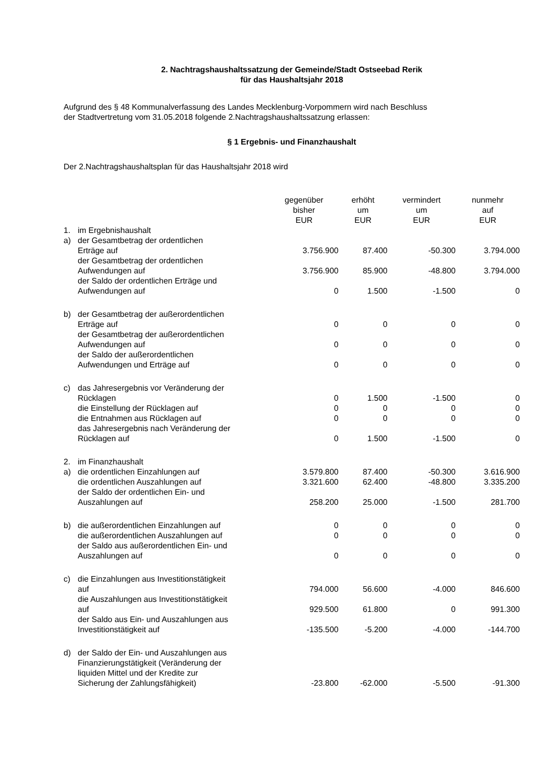2. Nachtragshaushaltssatzung der Gemeinde/Stadt Ostseebad Rerik
für das Haushaltsjahr 2018
Aufgrund des § 48 Kommunalverfassung des Landes Mecklenburg-Vorpommern wird nach Beschluss
der Stadtvertretung vom 31.05.2018 folgende 2.Nachtragshaushaltssatzung erlassen:
§ 1 Ergebnis- und Finanzhaushalt
Der 2.Nachtragshaushaltsplan für das Haushaltsjahr 2018 wird
| | | gegenüber bisher EUR | erhöht um EUR | vermindert um EUR | nunmehr auf EUR |
| --- | --- | --- | --- | --- | --- |
| 1. | im Ergebnishaushalt | | | | |
| a) | der Gesamtbetrag der ordentlichen Erträge auf | 3.756.900 | 87.400 | -50.300 | 3.794.000 |
| | der Gesamtbetrag der ordentlichen Aufwendungen auf | 3.756.900 | 85.900 | -48.800 | 3.794.000 |
| | der Saldo der ordentlichen Erträge und Aufwendungen auf | 0 | 1.500 | -1.500 | 0 |
| b) | der Gesamtbetrag der außerordentlichen Erträge auf | 0 | 0 | 0 | 0 |
| | der Gesamtbetrag der außerordentlichen Aufwendungen auf | 0 | 0 | 0 | 0 |
| | der Saldo der außerordentlichen Aufwendungen und Erträge auf | 0 | 0 | 0 | 0 |
| c) | das Jahresergebnis vor Veränderung der Rücklagen | 0 | 1.500 | -1.500 | 0 |
| | die Einstellung der Rücklagen auf | 0 | 0 | 0 | 0 |
| | die Entnahmen aus Rücklagen auf | 0 | 0 | 0 | 0 |
| | das Jahresergebnis nach Veränderung der Rücklagen auf | 0 | 1.500 | -1.500 | 0 |
| 2. | im Finanzhaushalt | | | | |
| a) | die ordentlichen Einzahlungen auf | 3.579.800 | 87.400 | -50.300 | 3.616.900 |
| | die ordentlichen Auszahlungen auf | 3.321.600 | 62.400 | -48.800 | 3.335.200 |
| | der Saldo der ordentlichen Ein- und Auszahlungen auf | 258.200 | 25.000 | -1.500 | 281.700 |
| b) | die außerordentlichen Einzahlungen auf | 0 | 0 | 0 | 0 |
| | die außerordentlichen Auszahlungen auf | 0 | 0 | 0 | 0 |
| | der Saldo aus außerordentlichen Ein- und Auszahlungen auf | 0 | 0 | 0 | 0 |
| c) | die Einzahlungen aus Investitionstätigkeit auf | 794.000 | 56.600 | -4.000 | 846.600 |
| | die Auszahlungen aus Investitionstätigkeit auf | 929.500 | 61.800 | 0 | 991.300 |
| | der Saldo aus Ein- und Auszahlungen aus Investitionstätigkeit auf | -135.500 | -5.200 | -4.000 | -144.700 |
| d) | der Saldo der Ein- und Auszahlungen aus Finanzierungstätigkeit (Veränderung der liquiden Mittel und der Kredite zur Sicherung der Zahlungsfähigkeit) | -23.800 | -62.000 | -5.500 | -91.300 |